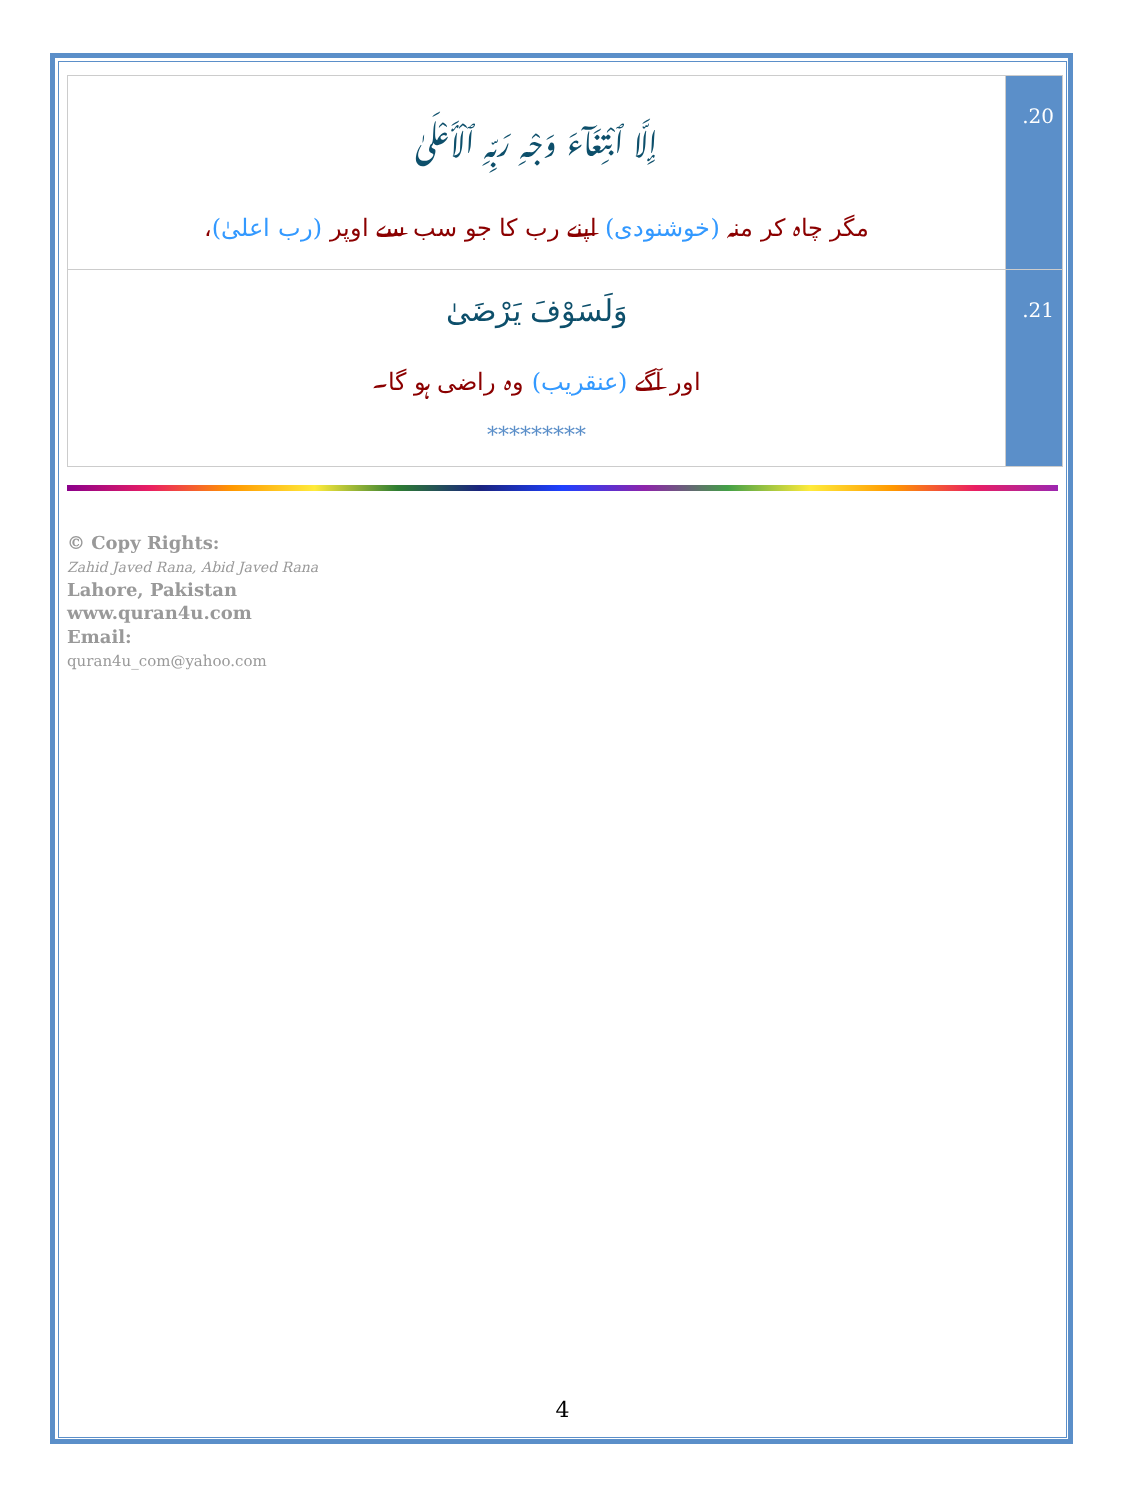| إِلَّا ٱبْتِغَآءَ وَجْهِ رَبِّهِ ٱلْأَعْلَىٰ مگر چاہ کر منہ (خوشنودی) اپنے رب کا جو سب سے اوپر (رب اعلیٰ) ، | .20 |
| وَلَسَوْفَ يَرْضَىٰ اور آگے (عنقریب) وہ راضی ہو گا۔ ********* | .21 |
© Copy Rights:
Zahid Javed Rana, Abid Javed Rana
Lahore, Pakistan
www.quran4u.com
Email:
quran4u_com@yahoo.com
4